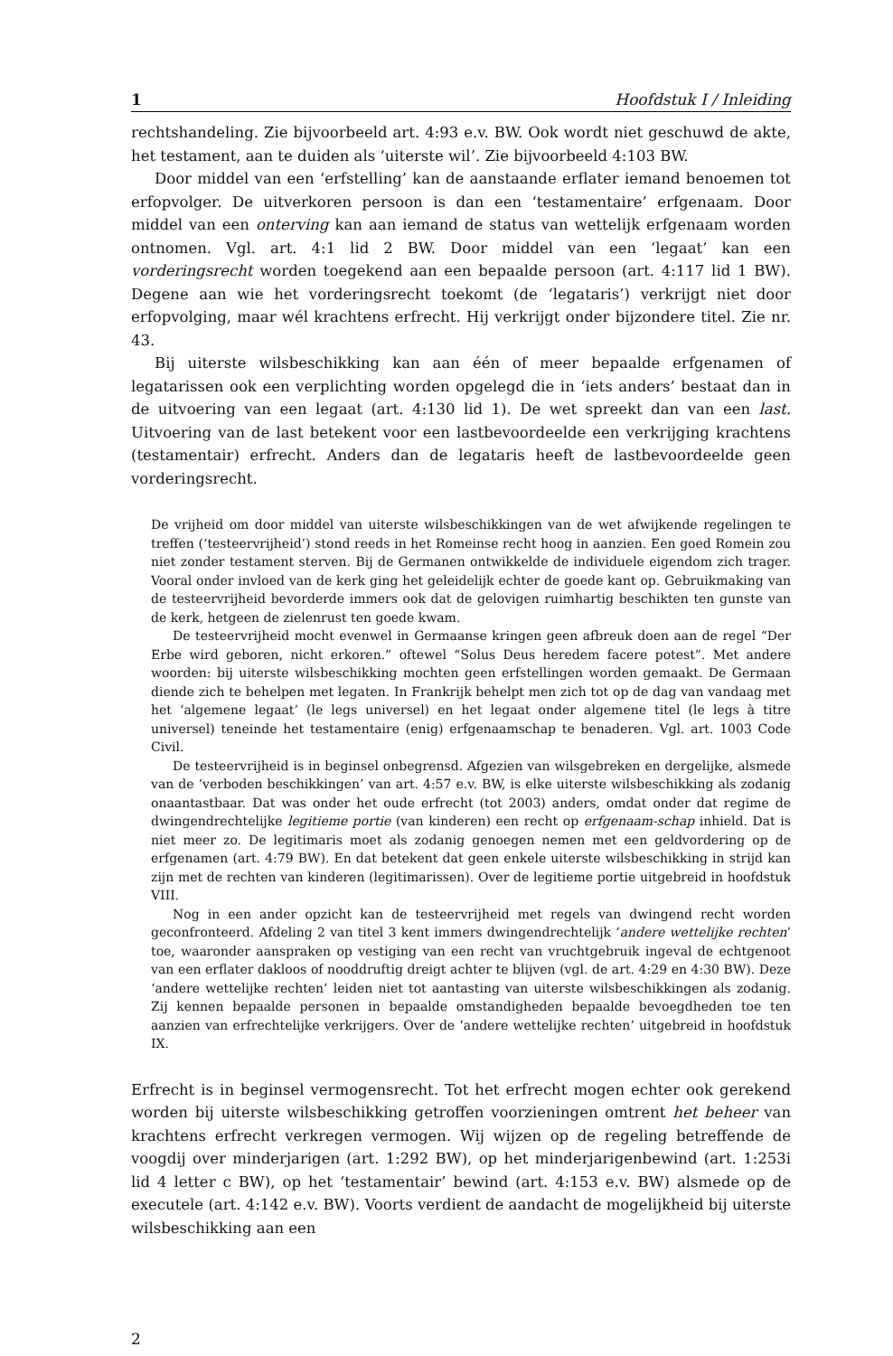1 Hoofdstuk I / Inleiding
rechtshandeling. Zie bijvoorbeeld art. 4:93 e.v. BW. Ook wordt niet geschuwd de akte, het testament, aan te duiden als ‘uiterste wil’. Zie bijvoorbeeld 4:103 BW.
Door middel van een ‘erfstelling’ kan de aanstaande erflater iemand benoemen tot erfopvolger. De uitverkoren persoon is dan een ‘testamentaire’ erfgenaam. Door middel van een onterving kan aan iemand de status van wettelijk erfgenaam worden ontnomen. Vgl. art. 4:1 lid 2 BW. Door middel van een ‘legaat’ kan een vorderingsrecht worden toegekend aan een bepaalde persoon (art. 4:117 lid 1 BW). Degene aan wie het vorderingsrecht toekomt (de ‘legataris’) verkrijgt niet door erfopvolging, maar wél krachtens erfrecht. Hij verkrijgt onder bijzondere titel. Zie nr. 43.
Bij uiterste wilsbeschikking kan aan één of meer bepaalde erfgenamen of legatarissen ook een verplichting worden opgelegd die in ‘iets anders’ bestaat dan in de uitvoering van een legaat (art. 4:130 lid 1). De wet spreekt dan van een last. Uitvoering van de last betekent voor een lastbevoordeelde een verkrijging krachtens (testamentair) erfrecht. Anders dan de legataris heeft de lastbevoordeelde geen vorderingsrecht.
De vrijheid om door middel van uiterste wilsbeschikkingen van de wet afwijkende regelingen te treffen (‘testeervrijheid’) stond reeds in het Romeinse recht hoog in aanzien. Een goed Romein zou niet zonder testament sterven. Bij de Germanen ontwikkelde de individuele eigendom zich trager. Vooral onder invloed van de kerk ging het geleidelijk echter de goede kant op. Gebruikmaking van de testeervrijheid bevorderde immers ook dat de gelovigen ruimhartig beschikten ten gunste van de kerk, hetgeen de zielenrust ten goede kwam.
De testeervrijheid mocht evenwel in Germaanse kringen geen afbreuk doen aan de regel “Der Erbe wird geboren, nicht erkoren.” oftewel “Solus Deus heredem facere potest”. Met andere woorden: bij uiterste wilsbeschikking mochten geen erfstellingen worden gemaakt. De Germaan diende zich te behelpen met legaten. In Frankrijk behelpt men zich tot op de dag van vandaag met het ‘algemene legaat’ (le legs universel) en het legaat onder algemene titel (le legs à titre universel) teneinde het testamentaire (enig) erfgenaamschap te benaderen. Vgl. art. 1003 Code Civil.
De testeervrijheid is in beginsel onbegrensd. Afgezien van wilsgebreken en dergelijke, alsmede van de ‘verboden beschikkingen’ van art. 4:57 e.v. BW, is elke uiterste wilsbeschikking als zodanig onaantastbaar. Dat was onder het oude erfrecht (tot 2003) anders, omdat onder dat regime de dwingendrechtelijke legitieme portie (van kinderen) een recht op erfgenaam-schap inhield. Dat is niet meer zo. De legitimaris moet als zodanig genoegen nemen met een geldvordering op de erfgenamen (art. 4:79 BW). En dat betekent dat geen enkele uiterste wilsbeschikking in strijd kan zijn met de rechten van kinderen (legitimarissen). Over de legitieme portie uitgebreid in hoofdstuk VIII.
Nog in een ander opzicht kan de testeervrijheid met regels van dwingend recht worden geconfronteerd. Afdeling 2 van titel 3 kent immers dwingendrechtelijk ‘andere wettelijke rechten’ toe, waaronder aanspraken op vestiging van een recht van vruchtgebruik ingeval de echtgenoot van een erflater dakloos of nooddruftig dreigt achter te blijven (vgl. de art. 4:29 en 4:30 BW). Deze ‘andere wettelijke rechten’ leiden niet tot aantasting van uiterste wilsbeschikkingen als zodanig. Zij kennen bepaalde personen in bepaalde omstandigheden bepaalde bevoegdheden toe ten aanzien van erfrechtelijke verkrijgers. Over de ‘andere wettelijke rechten’ uitgebreid in hoofdstuk IX.
Erfrecht is in beginsel vermogensrecht. Tot het erfrecht mogen echter ook gerekend worden bij uiterste wilsbeschikking getroffen voorzieningen omtrent het beheer van krachtens erfrecht verkregen vermogen. Wij wijzen op de regeling betreffende de voogdij over minderjarigen (art. 1:292 BW), op het minderjarigenbewind (art. 1:253i lid 4 letter c BW), op het ‘testamentair’ bewind (art. 4:153 e.v. BW) alsmede op de executele (art. 4:142 e.v. BW). Voorts verdient de aandacht de mogelijkheid bij uiterste wilsbeschikking aan een
2